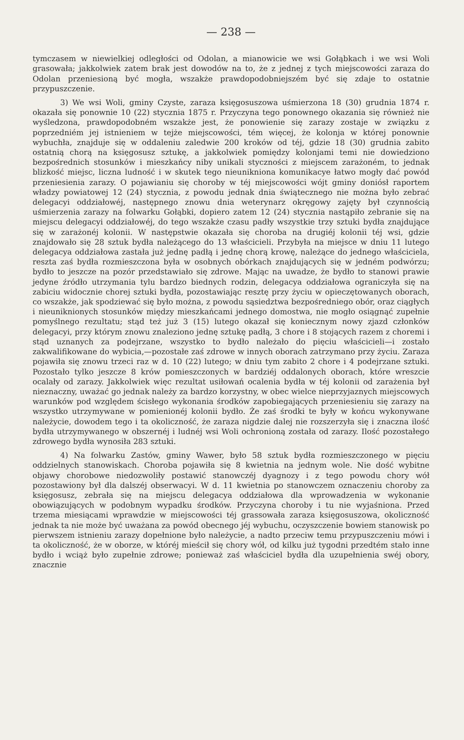— 238 —
tymczasem w niewielkiej odległości od Odolan, a mianowicie we wsi Gołąbkach i we wsi Woli grasowała; jakkolwiek zatem brak jest dowodów na to, że z jednej z tych miejscowości zaraza do Odolan przeniesioną być mogła, wszakże prawdopodobniejszém być się zdaje to ostatnie przypuszczenie.
3) We wsi Woli, gminy Czyste, zaraza księgosuszowa uśmierzona 18 (30) grudnia 1874 r. okazała się ponownie 10 (22) stycznia 1875 r. Przyczyna tego ponownego okazania się również nie wyśledzona, prawdopodobném wszakże jest, że ponowienie się zarazy zostaje w związku z poprzedniém jej istnieniem w tejże miejscowości, tém więcej, że kolonja w której ponownie wybuchła, znajduje się w oddaleniu zaledwie 200 kroków od téj, gdzie 18 (30) grudnia zabito ostatnią chorą na księgosusz sztukę, a jakkolwiek pomiędzy kolonjami temi nie dowiedziono bezpośrednich stosunków i mieszkańcy niby unikali styczności z miejscem zarażoném, to jednak blizkość miejsc, liczna ludność i w skutek tego nieunikniona komunikacye łatwo mogły dać powód przeniesienia zarazy. O pojawianiu się choroby w téj miejscowości wójt gminy doniósł raportem władzy powiatowej 12 (24) stycznia, z powodu jednak dnia świątecznego nie można było zebrać delegacyi oddziałowéj, następnego znowu dnia weterynarz okręgowy zajęty był czynnością uśmierzenia zarazy na folwarku Gołąbki, dopiero zatem 12 (24) stycznia nastąpiło zebranie się na miejscu delegacyi oddziałowéj, do tego wszakże czasu padły wszystkie trzy sztuki bydła znajdujące się w zarażonéj kolonii. W następstwie okazała się choroba na drugiéj kolonii téj wsi, gdzie znajdowało się 28 sztuk bydła należącego do 13 właścicieli. Przybyła na miejsce w dniu 11 lutego delegacya oddziałowa zastała już jednę padłą i jednę chorą krowę, należące do jednego właściciela, reszta zaś bydła rozmieszczona była w osobnych obórkach znajdujących się w jedném podwórzu; bydło to jeszcze na pozór przedstawiało się zdrowe. Mając na uwadze, że bydło to stanowi prawie jedyne źródło utrzymania tylu bardzo biednych rodzin, delegacya oddziałowa ograniczyła się na zabiciu widocznie chorej sztuki bydła, pozostawiając resztę przy życiu w opieczętowanych oborach, co wszakże, jak spodziewać się było można, z powodu sąsiedztwa bezpośredniego obór, oraz ciągłych i nieuniknionych stosunków między mieszkańcami jednego domostwa, nie mogło osiągnąć zupełnie pomyślnego rezultatu; stąd też już 3 (15) lutego okazał się koniecznym nowy zjazd członków delegacyi, przy którym znowu znaleziono jednę sztukę padłą, 3 chore i 8 stojących razem z choremi i stąd uznanych za podejrzane, wszystko to bydło należało do pięciu właścicieli—i zostało zakwalifikowane do wybicia,—pozostałe zaś zdrowe w innych oborach zatrzymano przy życiu. Zaraza pojawiła się znowu trzeci raz w d. 10 (22) lutego; w dniu tym zabito 2 chore i 4 podejrzane sztuki. Pozostało tylko jeszcze 8 krów pomieszczonych w bardziéj oddalonych oborach, które wreszcie ocalały od zarazy. Jakkolwiek więc rezultat usiłowań ocalenia bydła w téj kolonii od zarażenia był nieznaczny, uważać go jednak należy za bardzo korzystny, w obec wielce nieprzyjaznych miejscowych warunków pod względem ścisłego wykonania środków zapobiegających przeniesieniu się zarazy na wszystko utrzymywane w pomienionéj kolonii bydło. Że zaś środki te były w końcu wykonywane należycie, dowodem tego i ta okoliczność, że zaraza nigdzie dalej nie rozszerzyła się i znaczna ilość bydła utrzymywanego w obszernéj i ludnéj wsi Woli ochronioną została od zarazy. Ilość pozostałego zdrowego bydła wynosiła 283 sztuki.
4) Na folwarku Zastów, gminy Wawer, było 58 sztuk bydła rozmieszczonego w pięciu oddzielnych stanowiskach. Choroba pojawiła się 8 kwietnia na jednym wole. Nie dość wybitne objawy chorobowe niedozwoliły postawić stanowczéj dyagnozy i z tego powodu chory wół pozostawiony był dla dalszéj obserwacyi. W d. 11 kwietnia po stanowczem oznaczeniu choroby za księgosusz, zebrała się na miejscu delegacya oddziałowa dla wprowadzenia w wykonanie obowiązujących w podobnym wypadku środków. Przyczyna choroby i tu nie wyjaśniona. Przed trzema miesiącami wprawdzie w miejscowości téj grassowała zaraza księgosuszowa, okoliczność jednak ta nie może być uważana za powód obecnego jéj wybuchu, oczyszczenie bowiem stanowisk po pierwszem istnieniu zarazy dopełnione było należycie, a nadto przeciw temu przypuszczeniu mówi i ta okoliczność, że w oborze, w któréj mieścił się chory wół, od kilku już tygodni przedtém stało inne bydło i wciąż było zupełnie zdrowe; ponieważ zaś właściciel bydła dla uzupełnienia swéj obory, znacznie